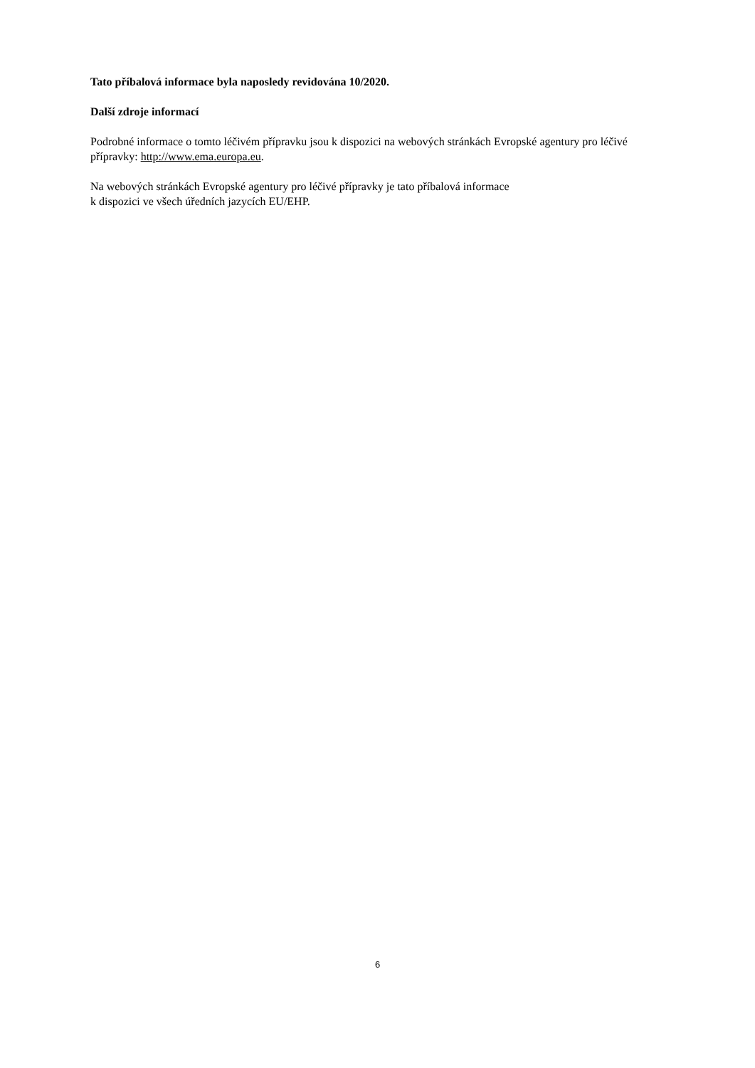Tato příbalová informace byla naposledy revidována 10/2020.
Další zdroje informací
Podrobné informace o tomto léčivém přípravku jsou k dispozici na webových stránkách Evropské agentury pro léčivé přípravky: http://www.ema.europa.eu.
Na webových stránkách Evropské agentury pro léčivé přípravky je tato příbalová informace
k dispozici ve všech úředních jazycích EU/EHP.
6